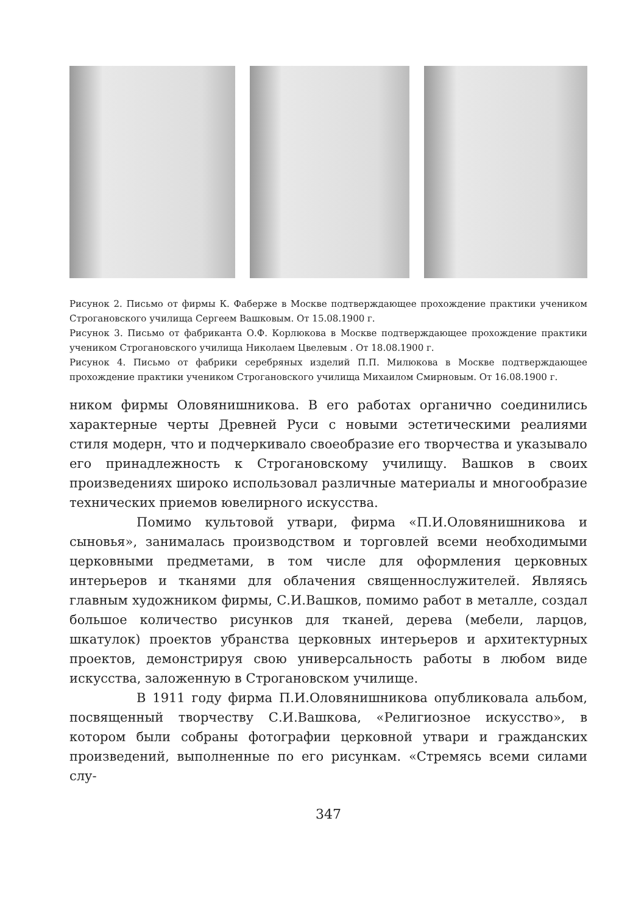Рисунок 2. Письмо от фирмы К. Фаберже в Москве подтверждающее прохождение практики учеником Строгановского училища Сергеем Вашковым. От 15.08.1900 г.
Рисунок 3. Письмо от фабриканта О.Ф. Корлюкова в Москве подтверждающее прохождение практики учеником Строгановского училища Николаем Цвелевым . От 18.08.1900 г.
Рисунок 4. Письмо от фабрики серебряных изделий П.П. Милюкова в Москве подтверждающее прохождение практики учеником Строгановского училища Михаилом Смирновым. От 16.08.1900 г.
ником фирмы Оловянишникова. В его работах органично соединились характерные черты Древней Руси с новыми эстетическими реалиями стиля модерн, что и подчеркивало своеобразие его творчества и указывало его принадлежность к Строгановскому училищу. Вашков в своих произведениях широко использовал различные материалы и многообразие технических приемов ювелирного искусства.
Помимо культовой утвари, фирма «П.И.Оловянишникова и сыновья», занималась производством и торговлей всеми необходимыми церковными предметами, в том числе для оформления церковных интерьеров и тканями для облачения священнослужителей. Являясь главным художником фирмы, С.И.Вашков, помимо работ в металле, создал большое количество рисунков для тканей, дерева (мебели, ларцов, шкатулок) проектов убранства церковных интерьеров и архитектурных проектов, демонстрируя свою универсальность работы в любом виде искусства, заложенную в Строгановском училище.
В 1911 году фирма П.И.Оловянишникова опубликовала альбом, посвященный творчеству С.И.Вашкова, «Религиозное искусство», в котором были собраны фотографии церковной утвари и гражданских произведений, выполненные по его рисункам. «Стремясь всеми силами слу-
347